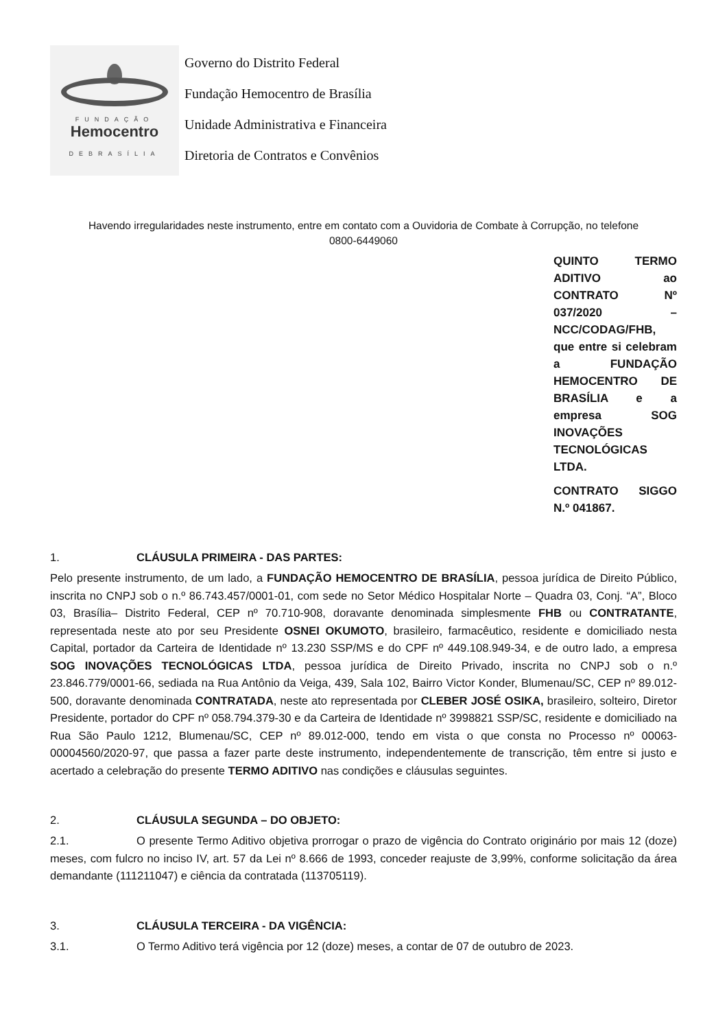FUNDAÇÃO
Hemocentro
DEBRASÍLIA
Governo do Distrito Federal
Fundação Hemocentro de Brasília
Unidade Administrativa e Financeira
Diretoria de Contratos e Convênios
Havendo irregularidades neste instrumento, entre em contato com a Ouvidoria de Combate à Corrupção, no telefone
0800-6449060
QUINTO TERMO ADITIVO ao CONTRATO Nº 037/2020 – NCC/CODAG/FHB, que entre si celebram a FUNDAÇÃO HEMOCENTRO DE BRASÍLIA e a empresa SOG INOVAÇÕES TECNOLÓGICAS LTDA.
CONTRATO SIGGO N.º 041867.
1. CLÁUSULA PRIMEIRA - DAS PARTES:
Pelo presente instrumento, de um lado, a FUNDAÇÃO HEMOCENTRO DE BRASÍLIA, pessoa jurídica de Direito Público, inscrita no CNPJ sob o n.º 86.743.457/0001-01, com sede no Setor Médico Hospitalar Norte – Quadra 03, Conj. “A”, Bloco 03, Brasília– Distrito Federal, CEP nº 70.710-908, doravante denominada simplesmente FHB ou CONTRATANTE, representada neste ato por seu Presidente OSNEI OKUMOTO, brasileiro, farmacêutico, residente e domiciliado nesta Capital, portador da Carteira de Identidade nº 13.230 SSP/MS e do CPF nº 449.108.949-34, e de outro lado, a empresa SOG INOVAÇÕES TECNOLÓGICAS LTDA, pessoa jurídica de Direito Privado, inscrita no CNPJ sob o n.º 23.846.779/0001-66, sediada na Rua Antônio da Veiga, 439, Sala 102, Bairro Victor Konder, Blumenau/SC, CEP nº 89.012-500, doravante denominada CONTRATADA, neste ato representada por CLEBER JOSÉ OSIKA, brasileiro, solteiro, Diretor Presidente, portador do CPF nº 058.794.379-30 e da Carteira de Identidade nº 3998821 SSP/SC, residente e domiciliado na Rua São Paulo 1212, Blumenau/SC, CEP nº 89.012-000, tendo em vista o que consta no Processo nº 00063-00004560/2020-97, que passa a fazer parte deste instrumento, independentemente de transcrição, têm entre si justo e acertado a celebração do presente TERMO ADITIVO nas condições e cláusulas seguintes.
2. CLÁUSULA SEGUNDA – DO OBJETO:
2.1. O presente Termo Aditivo objetiva prorrogar o prazo de vigência do Contrato originário por mais 12 (doze) meses, com fulcro no inciso IV, art. 57 da Lei nº 8.666 de 1993, conceder reajuste de 3,99%, conforme solicitação da área demandante (111211047) e ciência da contratada (113705119).
3. CLÁUSULA TERCEIRA - DA VIGÊNCIA:
3.1. O Termo Aditivo terá vigência por 12 (doze) meses, a contar de 07 de outubro de 2023.